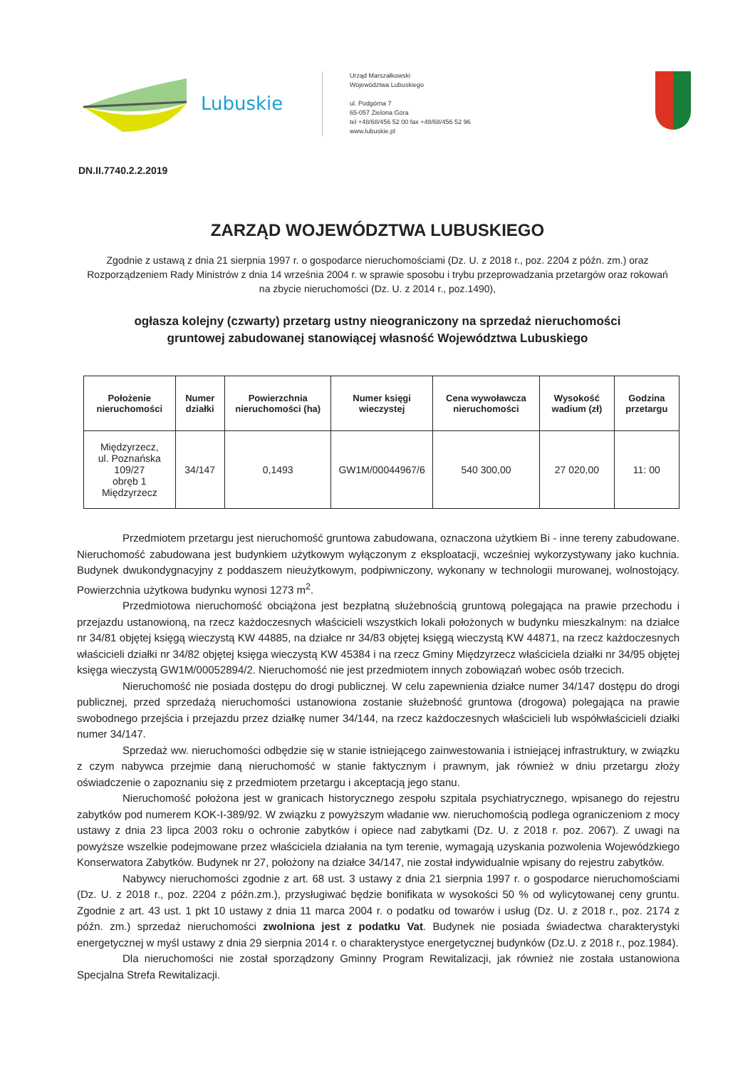Lubuskie
Urząd Marszałkowski
Województwa Lubuskiego
ul. Podgórna 7
65-057 Zielona Góra
tel +48/68/456 52 00 fax +48/68/456 52 96
www.lubuskie.pl
DN.II.7740.2.2.2019
ZARZĄD WOJEWÓDZTWA LUBUSKIEGO
Zgodnie z ustawą z dnia 21 sierpnia 1997 r. o gospodarce nieruchomościami (Dz. U. z 2018 r., poz. 2204 z późn. zm.) oraz Rozporządzeniem Rady Ministrów z dnia 14 września 2004 r. w sprawie sposobu i trybu przeprowadzania przetargów oraz rokowań na zbycie nieruchomości (Dz. U. z 2014 r., poz.1490),
ogłasza kolejny (czwarty) przetarg ustny nieograniczony na sprzedaż nieruchomości gruntowej zabudowanej stanowiącej własność Województwa Lubuskiego
| Położenie nieruchomości | Numer działki | Powierzchnia nieruchomości (ha) | Numer księgi wieczystej | Cena wywoławcza nieruchomości | Wysokość wadium (zł) | Godzina przetargu |
| --- | --- | --- | --- | --- | --- | --- |
| Międzyrzecz, ul. Poznańska 109/27 obręb 1 Międzyrzecz | 34/147 | 0,1493 | GW1M/00044967/6 | 540 300,00 | 27 020,00 | 11: 00 |
Przedmiotem przetargu jest nieruchomość gruntowa zabudowana, oznaczona użytkiem Bi - inne tereny zabudowane. Nieruchomość zabudowana jest budynkiem użytkowym wyłączonym z eksploatacji, wcześniej wykorzystywany jako kuchnia. Budynek dwukondygnacyjny z poddaszem nieużytkowym, podpiwniczony, wykonany w technologii murowanej, wolnostojący. Powierzchnia użytkowa budynku wynosi 1273 m<sup>2</sup>.
Przedmiotowa nieruchomość obciążona jest bezpłatną służebnością gruntową polegająca na prawie przechodu i przejazdu ustanowioną, na rzecz każdoczesnych właścicieli wszystkich lokali położonych w budynku mieszkalnym: na działce nr 34/81 objętej księgą wieczystą KW 44885, na działce nr 34/83 objętej księgą wieczystą KW 44871, na rzecz każdoczesnych właścicieli działki nr 34/82 objętej księga wieczystą KW 45384 i na rzecz Gminy Międzyrzecz właściciela działki nr 34/95 objętej księga wieczystą GW1M/00052894/2. Nieruchomość nie jest przedmiotem innych zobowiązań wobec osób trzecich.
Nieruchomość nie posiada dostępu do drogi publicznej. W celu zapewnienia działce numer 34/147 dostępu do drogi publicznej, przed sprzedażą nieruchomości ustanowiona zostanie służebność gruntowa (drogowa) polegająca na prawie swobodnego przejścia i przejazdu przez działkę numer 34/144, na rzecz każdoczesnych właścicieli lub współwłaścicieli działki numer 34/147.
Sprzedaż ww. nieruchomości odbędzie się w stanie istniejącego zainwestowania i istniejącej infrastruktury, w związku z czym nabywca przejmie daną nieruchomość w stanie faktycznym i prawnym, jak również w dniu przetargu złoży oświadczenie o zapoznaniu się z przedmiotem przetargu i akceptacją jego stanu.
Nieruchomość położona jest w granicach historycznego zespołu szpitala psychiatrycznego, wpisanego do rejestru zabytków pod numerem KOK-I-389/92. W związku z powyższym władanie ww. nieruchomością podlega ograniczeniom z mocy ustawy z dnia 23 lipca 2003 roku o ochronie zabytków i opiece nad zabytkami (Dz. U. z 2018 r. poz. 2067). Z uwagi na powyższe wszelkie podejmowane przez właściciela działania na tym terenie, wymagają uzyskania pozwolenia Wojewódzkiego Konserwatora Zabytków. Budynek nr 27, położony na działce 34/147, nie został indywidualnie wpisany do rejestru zabytków.
Nabywcy nieruchomości zgodnie z art. 68 ust. 3 ustawy z dnia 21 sierpnia 1997 r. o gospodarce nieruchomościami (Dz. U. z 2018 r., poz. 2204 z późn.zm.), przysługiwać będzie bonifikata w wysokości 50 % od wylicytowanej ceny gruntu. Zgodnie z art. 43 ust. 1 pkt 10 ustawy z dnia 11 marca 2004 r. o podatku od towarów i usług (Dz. U. z 2018 r., poz. 2174 z późn. zm.) sprzedaż nieruchomości zwolniona jest z podatku Vat. Budynek nie posiada świadectwa charakterystyki energetycznej w myśl ustawy z dnia 29 sierpnia 2014 r. o charakterystyce energetycznej budynków (Dz.U. z 2018 r., poz.1984).
Dla nieruchomości nie został sporządzony Gminny Program Rewitalizacji, jak również nie została ustanowiona Specjalna Strefa Rewitalizacji.